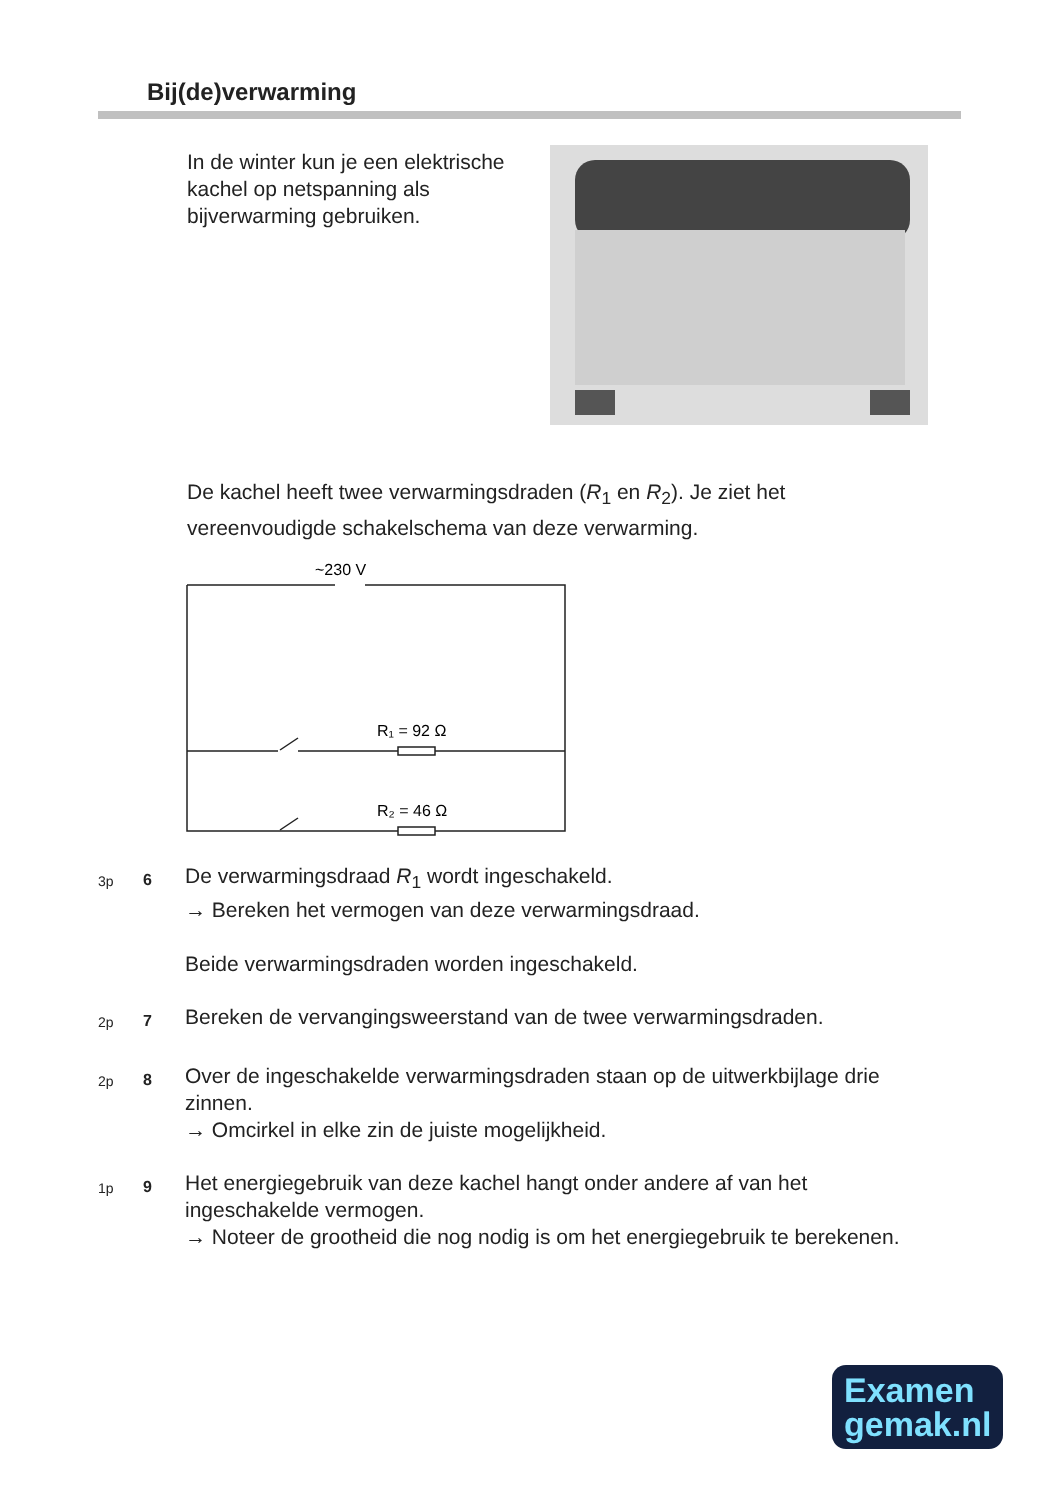Bij(de)verwarming
In de winter kun je een elektrische kachel op netspanning als bijverwarming gebruiken.
De kachel heeft twee verwarmingsdraden (R<sub>1</sub> en R<sub>2</sub>). Je ziet het vereenvoudigde schakelschema van deze verwarming.
~230 V
R₁ = 92 Ω
R₂ = 46 Ω
3p 6
De verwarmingsdraad R<sub>1</sub> wordt ingeschakeld.
→ Bereken het vermogen van deze verwarmingsdraad.
Beide verwarmingsdraden worden ingeschakeld.
2p 7
Bereken de vervangingsweerstand van de twee verwarmingsdraden.
2p 8
Over de ingeschakelde verwarmingsdraden staan op de uitwerkbijlage drie zinnen.
→ Omcirkel in elke zin de juiste mogelijkheid.
1p 9
Het energiegebruik van deze kachel hangt onder andere af van het ingeschakelde vermogen.
→ Noteer de grootheid die nog nodig is om het energiegebruik te berekenen.
Examen
gemak.nl